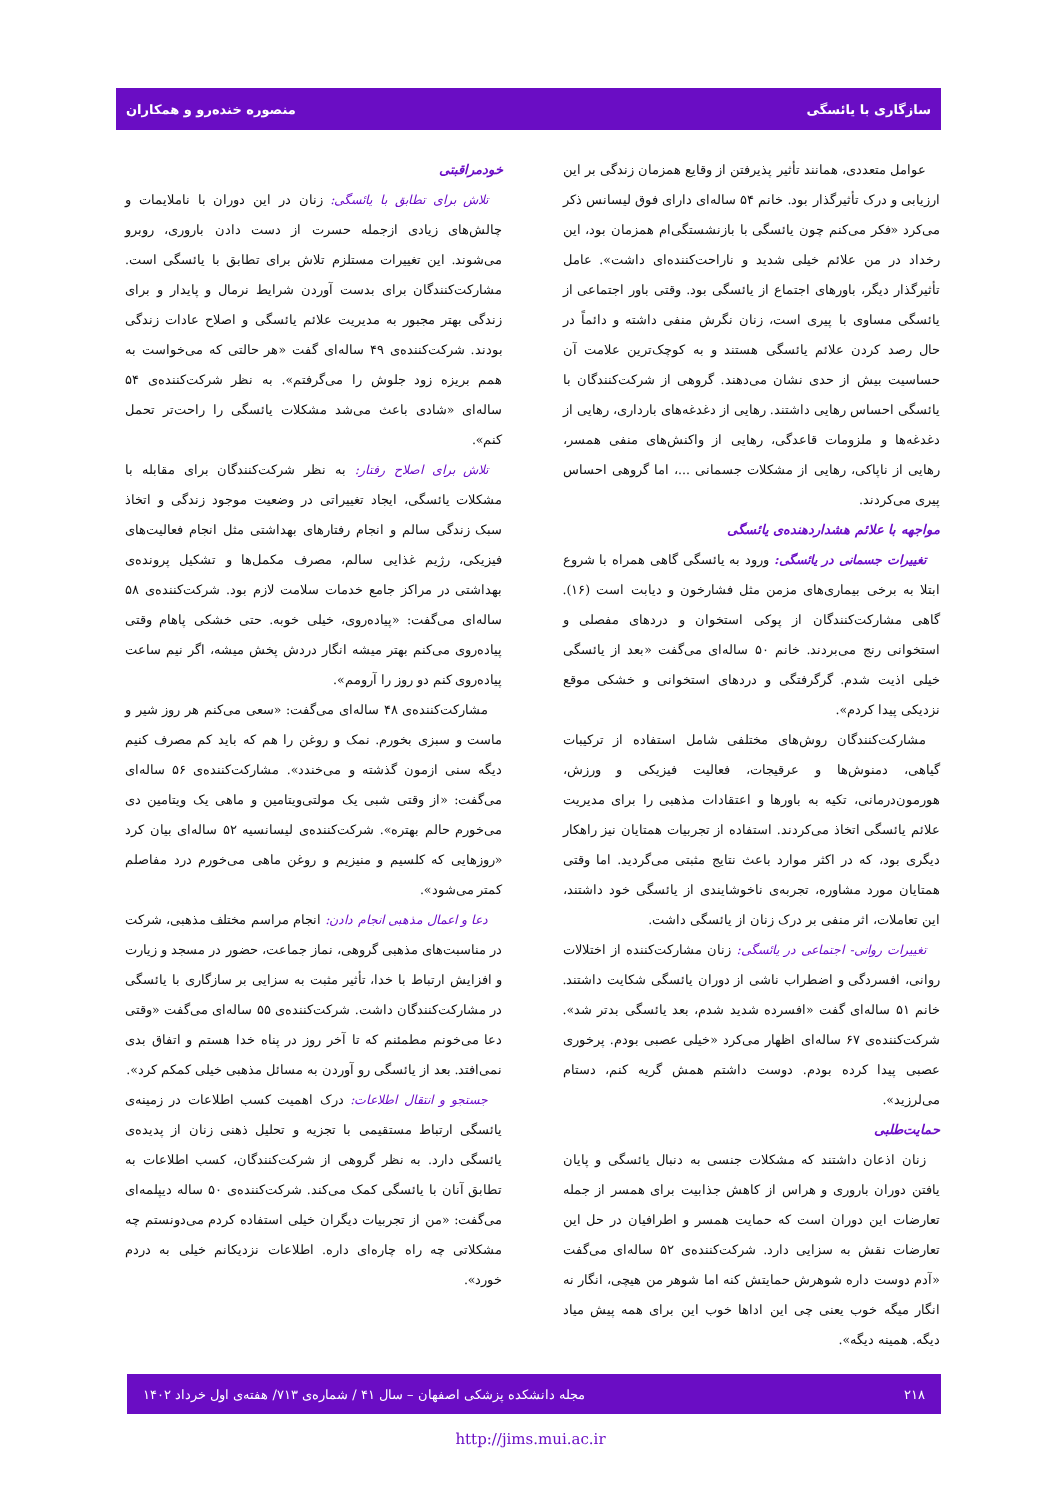سازگاری با یائسگی منصوره خنده‌رو و همکاران
عوامل متعددی، همانند تأثیر پذیرفتن از وقایع همزمان زندگی بر این ارزیابی و درک تأثیرگذار بود. خانم ۵۴ ساله‌ای دارای فوق لیسانس ذکر می‌کرد «فکر می‌کنم چون یائسگی با بازنشستگی‌ام همزمان بود، این رخداد در من علائم خیلی شدید و ناراحت‌کننده‌ای داشت». عامل تأثیرگذار دیگر، باورهای اجتماع از یائسگی بود. وقتی باور اجتماعی از یائسگی مساوی با پیری است، زنان نگرش منفی داشته و دائماً در حال رصد کردن علائم یائسگی هستند و به کوچک‌ترین علامت آن حساسیت بیش از حدی نشان می‌دهند. گروهی از شرکت‌کنندگان با یائسگی احساس رهایی داشتند. رهایی از دغدغه‌های بارداری، رهایی از دغدغه‌ها و ملزومات قاعدگی، رهایی از واکنش‌های منفی همسر، رهایی از ناپاکی، رهایی از مشکلات جسمانی ...، اما گروهی احساس پیری می‌کردند.
مواجهه با علائم هشداردهنده‌ی یائسگی
تغییرات جسمانی در یائسگی: ورود به یائسگی گاهی همراه با شروع ابتلا به برخی بیماری‌های مزمن مثل فشارخون و دیابت است (۱۶). گاهی مشارکت‌کنندگان از پوکی استخوان و دردهای مفصلی و استخوانی رنج می‌بردند. خانم ۵۰ ساله‌ای می‌گفت «بعد از یائسگی خیلی اذیت شدم. گرگرفتگی و دردهای استخوانی و خشکی موقع نزدیکی پیدا کردم».
مشارکت‌کنندگان روش‌های مختلفی شامل استفاده از ترکیبات گیاهی، دمنوش‌ها و عرقیجات، فعالیت فیزیکی و ورزش، هورمون‌درمانی، تکیه به باورها و اعتقادات مذهبی را برای مدیریت علائم یائسگی اتخاذ می‌کردند. استفاده از تجربیات همتایان نیز راهکار دیگری بود، که در اکثر موارد باعث نتایج مثبتی می‌گردید. اما وقتی همتایان مورد مشاوره، تجربه‌ی ناخوشایندی از یائسگی خود داشتند، این تعاملات، اثر منفی بر درک زنان از یائسگی داشت.
تغییرات روانی- اجتماعی در یائسگی: زنان مشارکت‌کننده از اختلالات روانی، افسردگی و اضطراب ناشی از دوران یائسگی شکایت داشتند. خانم ۵۱ ساله‌ای گفت «افسرده شدید شدم، بعد یائسگی بدتر شد». شرکت‌کننده‌ی ۶۷ ساله‌ای اظهار می‌کرد «خیلی عصبی بودم. پرخوری عصبی پیدا کرده بودم. دوست داشتم همش گریه کنم، دستام می‌لرزید».
حمایت‌طلبی
زنان اذعان داشتند که مشکلات جنسی به دنبال یائسگی و پایان یافتن دوران باروری و هراس از کاهش جذابیت برای همسر از جمله تعارضات این دوران است که حمایت همسر و اطرافیان در حل این تعارضات نقش به سزایی دارد. شرکت‌کننده‌ی ۵۲ ساله‌ای می‌گفت «آدم دوست داره شوهرش حمایتش کنه اما شوهر من هیچی، انگار نه انگار میگه خوب یعنی چی این اداها خوب این برای همه پیش میاد دیگه. همینه دیگه».
خودمراقبتی
تلاش برای تطابق با یائسگی: زنان در این دوران با ناملایمات و چالش‌های زیادی ازجمله حسرت از دست دادن باروری، روبرو می‌شوند. این تغییرات مستلزم تلاش برای تطابق با یائسگی است. مشارکت‌کنندگان برای بدست آوردن شرایط نرمال و پایدار و برای زندگی بهتر مجبور به مدیریت علائم یائسگی و اصلاح عادات زندگی بودند. شرکت‌کننده‌ی ۴۹ ساله‌ای گفت «هر حالتی که می‌خواست به همم بریزه زود جلوش را می‌گرفتم». به نظر شرکت‌کننده‌ی ۵۴ ساله‌ای «شادی باعث می‌شد مشکلات یائسگی را راحت‌تر تحمل کنم».
تلاش برای اصلاح رفتار: به نظر شرکت‌کنندگان برای مقابله با مشکلات یائسگی، ایجاد تغییراتی در وضعیت موجود زندگی و اتخاذ سبک زندگی سالم و انجام رفتارهای بهداشتی مثل انجام فعالیت‌های فیزیکی، رژیم غذایی سالم، مصرف مکمل‌ها و تشکیل پرونده‌ی بهداشتی در مراکز جامع خدمات سلامت لازم بود. شرکت‌کننده‌ی ۵۸ ساله‌ای می‌گفت: «پیاده‌روی، خیلی خوبه. حتی خشکی پاهام وقتی پیاده‌روی می‌کنم بهتر میشه انگار دردش پخش میشه، اگر نیم ساعت پیاده‌روی کنم دو روز را آرومم».
مشارکت‌کننده‌ی ۴۸ ساله‌ای می‌گفت: «سعی می‌کنم هر روز شیر و ماست و سبزی بخورم. نمک و روغن را هم که باید کم مصرف کنیم دیگه سنی ازمون گذشته و می‌خندد». مشارکت‌کننده‌ی ۵۶ ساله‌ای می‌گفت: «از وقتی شبی یک مولتی‌ویتامین و ماهی یک ویتامین دی می‌خورم حالم بهتره». شرکت‌کننده‌ی لیسانسیه ۵۲ ساله‌ای بیان کرد «روزهایی که کلسیم و منیزیم و روغن ماهی می‌خورم درد مفاصلم کمتر می‌شود».
دعا و اعمال مذهبی انجام دادن: انجام مراسم مختلف مذهبی، شرکت در مناسبت‌های مذهبی گروهی، نماز جماعت، حضور در مسجد و زیارت و افزایش ارتباط با خدا، تأثیر مثبت به سزایی بر سازگاری با یائسگی در مشارکت‌کنندگان داشت. شرکت‌کننده‌ی ۵۵ ساله‌ای می‌گفت «وقتی دعا می‌خونم مطمئنم که تا آخر روز در پناه خدا هستم و اتفاق بدی نمی‌افتد. بعد از یائسگی رو آوردن به مسائل مذهبی خیلی کمکم کرد».
جستجو و انتقال اطلاعات: درک اهمیت کسب اطلاعات در زمینه‌ی یائسگی ارتباط مستقیمی با تجزیه و تحلیل ذهنی زنان از پدیده‌ی یائسگی دارد. به نظر گروهی از شرکت‌کنندگان، کسب اطلاعات به تطابق آنان با یائسگی کمک می‌کند. شرکت‌کننده‌ی ۵۰ ساله دیپلمه‌ای می‌گفت: «من از تجربیات دیگران خیلی استفاده کردم می‌دونستم چه مشکلاتی چه راه چاره‌ای داره. اطلاعات نزدیکانم خیلی به دردم خورد».
۲۱۸ مجله دانشکده پزشکی اصفهان – سال ۴۱ / شماره‌ی ۷۱۳/ هفته‌ی اول خرداد ۱۴۰۲
http://jims.mui.ac.ir